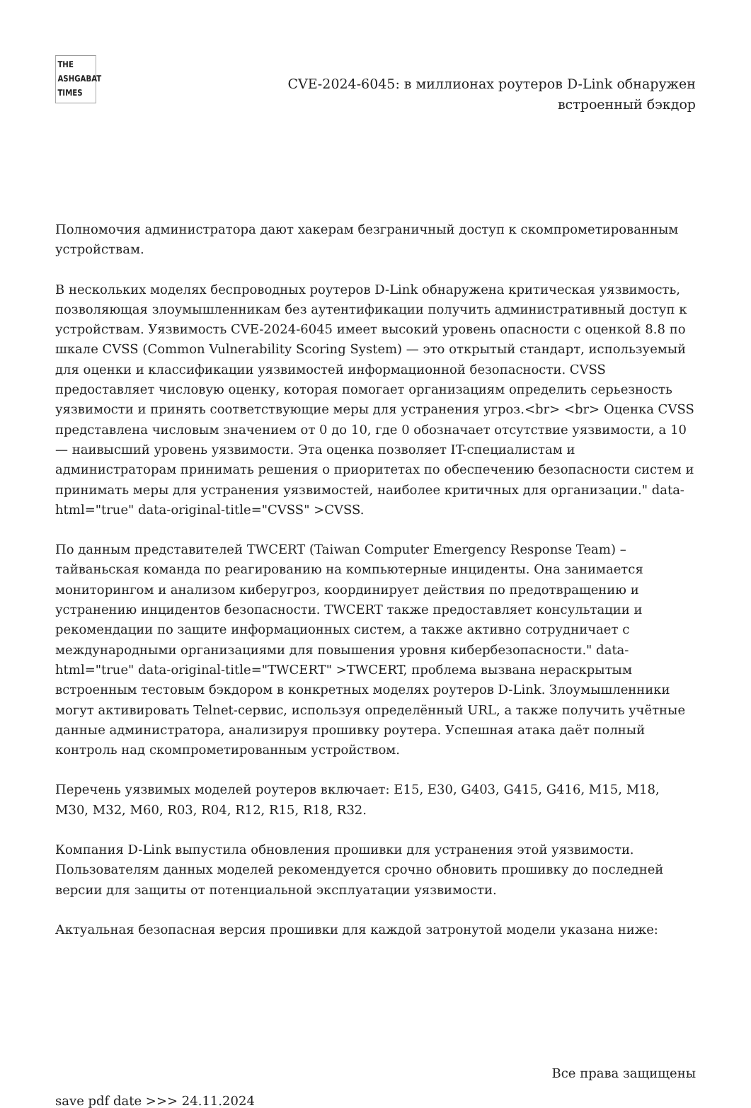THE
ASHGABAT
TIMES
CVE-2024-6045: в миллионах роутеров D-Link обнаружен
встроенный бэкдор
Полномочия администратора дают хакерам безграничный доступ к скомпрометированным устройствам.
В нескольких моделях беспроводных роутеров D-Link обнаружена критическая уязвимость, позволяющая злоумышленникам без аутентификации получить административный доступ к устройствам. Уязвимость CVE-2024-6045 имеет высокий уровень опасности с оценкой 8.8 по шкале CVSS (Common Vulnerability Scoring System) — это открытый стандарт, используемый для оценки и классификации уязвимостей информационной безопасности. CVSS предоставляет числовую оценку, которая помогает организациям определить серьезность уязвимости и принять соответствующие меры для устранения угроз.<br> <br> Оценка CVSS представлена числовым значением от 0 до 10, где 0 обозначает отсутствие уязвимости, а 10 — наивысший уровень уязвимости. Эта оценка позволяет IT-специалистам и администраторам принимать решения о приоритетах по обеспечению безопасности систем и принимать меры для устранения уязвимостей, наиболее критичных для организации." data-html="true" data-original-title="CVSS" >CVSS.
По данным представителей TWCERT (Taiwan Computer Emergency Response Team) – тайваньская команда по реагированию на компьютерные инциденты. Она занимается мониторингом и анализом киберугроз, координирует действия по предотвращению и устранению инцидентов безопасности. TWCERT также предоставляет консультации и рекомендации по защите информационных систем, а также активно сотрудничает с международными организациями для повышения уровня кибербезопасности." data-html="true" data-original-title="TWCERT" >TWCERT, проблема вызвана нераскрытым встроенным тестовым бэкдором в конкретных моделях роутеров D-Link. Злоумышленники могут активировать Telnet-сервис, используя определённый URL, а также получить учётные данные администратора, анализируя прошивку роутера. Успешная атака даёт полный контроль над скомпрометированным устройством.
Перечень уязвимых моделей роутеров включает: E15, E30, G403, G415, G416, M15, M18, M30, M32, M60, R03, R04, R12, R15, R18, R32.
Компания D-Link выпустила обновления прошивки для устранения этой уязвимости. Пользователям данных моделей рекомендуется срочно обновить прошивку до последней версии для защиты от потенциальной эксплуатации уязвимости.
Актуальная безопасная версия прошивки для каждой затронутой модели указана ниже:
Все права защищены
save pdf date >>> 24.11.2024